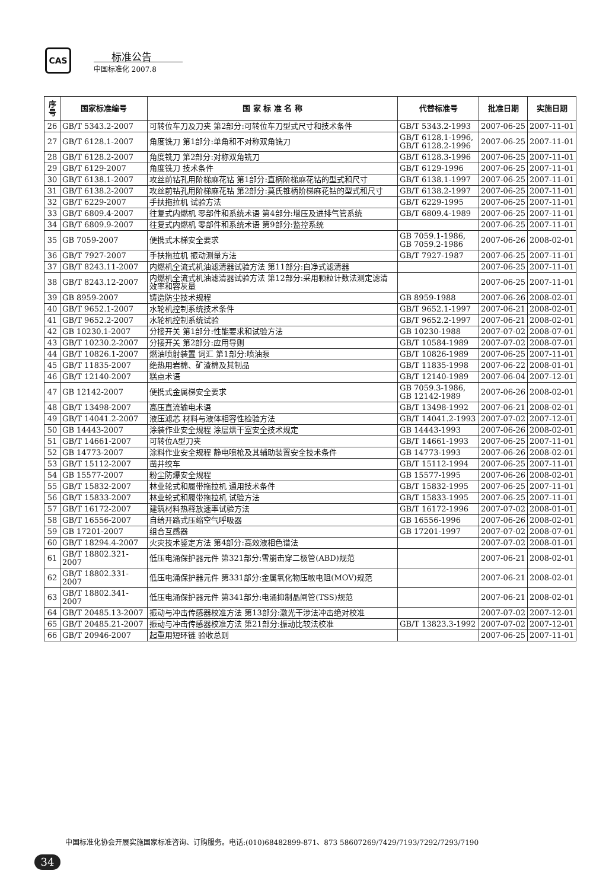CAS 标准公告
中国标准化 2007.8
| 序号 | 国家标准编号 | 国 家 标 准 名 称 | 代替标准号 | 批准日期 | 实施日期 |
| --- | --- | --- | --- | --- | --- |
| 26 | GB/T 5343.2-2007 | 可转位车刀及刀夹 第2部分:可转位车刀型式尺寸和技术条件 | GB/T 5343.2-1993 | 2007-06-25 | 2007-11-01 |
| 27 | GB/T 6128.1-2007 | 角度铣刀 第1部分:单角和不对称双角铣刀 | GB/T 6128.1-1996, GB/T 6128.2-1996 | 2007-06-25 | 2007-11-01 |
| 28 | GB/T 6128.2-2007 | 角度铣刀 第2部分:对称双角铣刀 | GB/T 6128.3-1996 | 2007-06-25 | 2007-11-01 |
| 29 | GB/T 6129-2007 | 角度铣刀 技术条件 | GB/T 6129-1996 | 2007-06-25 | 2007-11-01 |
| 30 | GB/T 6138.1-2007 | 攻丝前钻孔用阶梯麻花钻 第1部分:直柄阶梯麻花钻的型式和尺寸 | GB/T 6138.1-1997 | 2007-06-25 | 2007-11-01 |
| 31 | GB/T 6138.2-2007 | 攻丝前钻孔用阶梯麻花钻 第2部分:莫氏锥柄阶梯麻花钻的型式和尺寸 | GB/T 6138.2-1997 | 2007-06-25 | 2007-11-01 |
| 32 | GB/T 6229-2007 | 手扶拖拉机 试验方法 | GB/T 6229-1995 | 2007-06-25 | 2007-11-01 |
| 33 | GB/T 6809.4-2007 | 往复式内燃机 零部件和系统术语 第4部分:增压及进排气管系统 | GB/T 6809.4-1989 | 2007-06-25 | 2007-11-01 |
| 34 | GB/T 6809.9-2007 | 往复式内燃机 零部件和系统术语 第9部分:监控系统 | | 2007-06-25 | 2007-11-01 |
| 35 | GB 7059-2007 | 便携式木梯安全要求 | GB 7059.1-1986, GB 7059.2-1986 | 2007-06-26 | 2008-02-01 |
| 36 | GB/T 7927-2007 | 手扶拖拉机 振动测量方法 | GB/T 7927-1987 | 2007-06-25 | 2007-11-01 |
| 37 | GB/T 8243.11-2007 | 内燃机全流式机油滤清器试验方法 第11部分:自净式滤清器 | | 2007-06-25 | 2007-11-01 |
| 38 | GB/T 8243.12-2007 | 内燃机全流式机油滤清器试验方法 第12部分:采用颗粒计数法测定滤清效率和容灰量 | | 2007-06-25 | 2007-11-01 |
| 39 | GB 8959-2007 | 铸造防尘技术规程 | GB 8959-1988 | 2007-06-26 | 2008-02-01 |
| 40 | GB/T 9652.1-2007 | 水轮机控制系统技术条件 | GB/T 9652.1-1997 | 2007-06-21 | 2008-02-01 |
| 41 | GB/T 9652.2-2007 | 水轮机控制系统试验 | GB/T 9652.2-1997 | 2007-06-21 | 2008-02-01 |
| 42 | GB 10230.1-2007 | 分接开关 第1部分:性能要求和试验方法 | GB 10230-1988 | 2007-07-02 | 2008-07-01 |
| 43 | GB/T 10230.2-2007 | 分接开关 第2部分:应用导则 | GB/T 10584-1989 | 2007-07-02 | 2008-07-01 |
| 44 | GB/T 10826.1-2007 | 燃油喷射装置 词汇 第1部分:喷油泵 | GB/T 10826-1989 | 2007-06-25 | 2007-11-01 |
| 45 | GB/T 11835-2007 | 绝热用岩棉、矿渣棉及其制品 | GB/T 11835-1998 | 2007-06-22 | 2008-01-01 |
| 46 | GB/T 12140-2007 | 糕点术语 | GB/T 12140-1989 | 2007-06-04 | 2007-12-01 |
| 47 | GB 12142-2007 | 便携式金属梯安全要求 | GB 7059.3-1986, GB 12142-1989 | 2007-06-26 | 2008-02-01 |
| 48 | GB/T 13498-2007 | 高压直流输电术语 | GB/T 13498-1992 | 2007-06-21 | 2008-02-01 |
| 49 | GB/T 14041.2-2007 | 液压滤芯 材料与液体相容性检验方法 | GB/T 14041.2-1993 | 2007-07-02 | 2007-12-01 |
| 50 | GB 14443-2007 | 涂装作业安全规程 涂层烘干室安全技术规定 | GB 14443-1993 | 2007-06-26 | 2008-02-01 |
| 51 | GB/T 14661-2007 | 可转位A型刀夹 | GB/T 14661-1993 | 2007-06-25 | 2007-11-01 |
| 52 | GB 14773-2007 | 涂料作业安全规程 静电喷枪及其辅助装置安全技术条件 | GB 14773-1993 | 2007-06-26 | 2008-02-01 |
| 53 | GB/T 15112-2007 | 凿井绞车 | GB/T 15112-1994 | 2007-06-25 | 2007-11-01 |
| 54 | GB 15577-2007 | 粉尘防爆安全规程 | GB 15577-1995 | 2007-06-26 | 2008-02-01 |
| 55 | GB/T 15832-2007 | 林业轮式和履带拖拉机 通用技术条件 | GB/T 15832-1995 | 2007-06-25 | 2007-11-01 |
| 56 | GB/T 15833-2007 | 林业轮式和履带拖拉机 试验方法 | GB/T 15833-1995 | 2007-06-25 | 2007-11-01 |
| 57 | GB/T 16172-2007 | 建筑材料热释放速率试验方法 | GB/T 16172-1996 | 2007-07-02 | 2008-01-01 |
| 58 | GB/T 16556-2007 | 自给开路式压缩空气呼吸器 | GB 16556-1996 | 2007-06-26 | 2008-02-01 |
| 59 | GB 17201-2007 | 组合互感器 | GB 17201-1997 | 2007-07-02 | 2008-07-01 |
| 60 | GB/T 18294.4-2007 | 火灾技术鉴定方法 第4部分:高效液相色谱法 | | 2007-07-02 | 2008-01-01 |
| 61 | GB/T 18802.321-2007 | 低压电涌保护器元件 第321部分:雪崩击穿二极管(ABD)规范 | | 2007-06-21 | 2008-02-01 |
| 62 | GB/T 18802.331-2007 | 低压电涌保护器元件 第331部分:金属氧化物压敏电阻(MOV)规范 | | 2007-06-21 | 2008-02-01 |
| 63 | GB/T 18802.341-2007 | 低压电涌保护器元件 第341部分:电涌抑制晶闸管(TSS)规范 | | 2007-06-21 | 2008-02-01 |
| 64 | GB/T 20485.13-2007 | 振动与冲击传感器校准方法 第13部分:激光干涉法冲击绝对校准 | | 2007-07-02 | 2007-12-01 |
| 65 | GB/T 20485.21-2007 | 振动与冲击传感器校准方法 第21部分:振动比较法校准 | GB/T 13823.3-1992 | 2007-07-02 | 2007-12-01 |
| 66 | GB/T 20946-2007 | 起重用短环链 验收总则 | | 2007-06-25 | 2007-11-01 |
中国标准化协会开展实施国家标准咨询、订购服务。电话:(010)68482899-871、873 58607269/7429/7193/7292/7293/7190
34